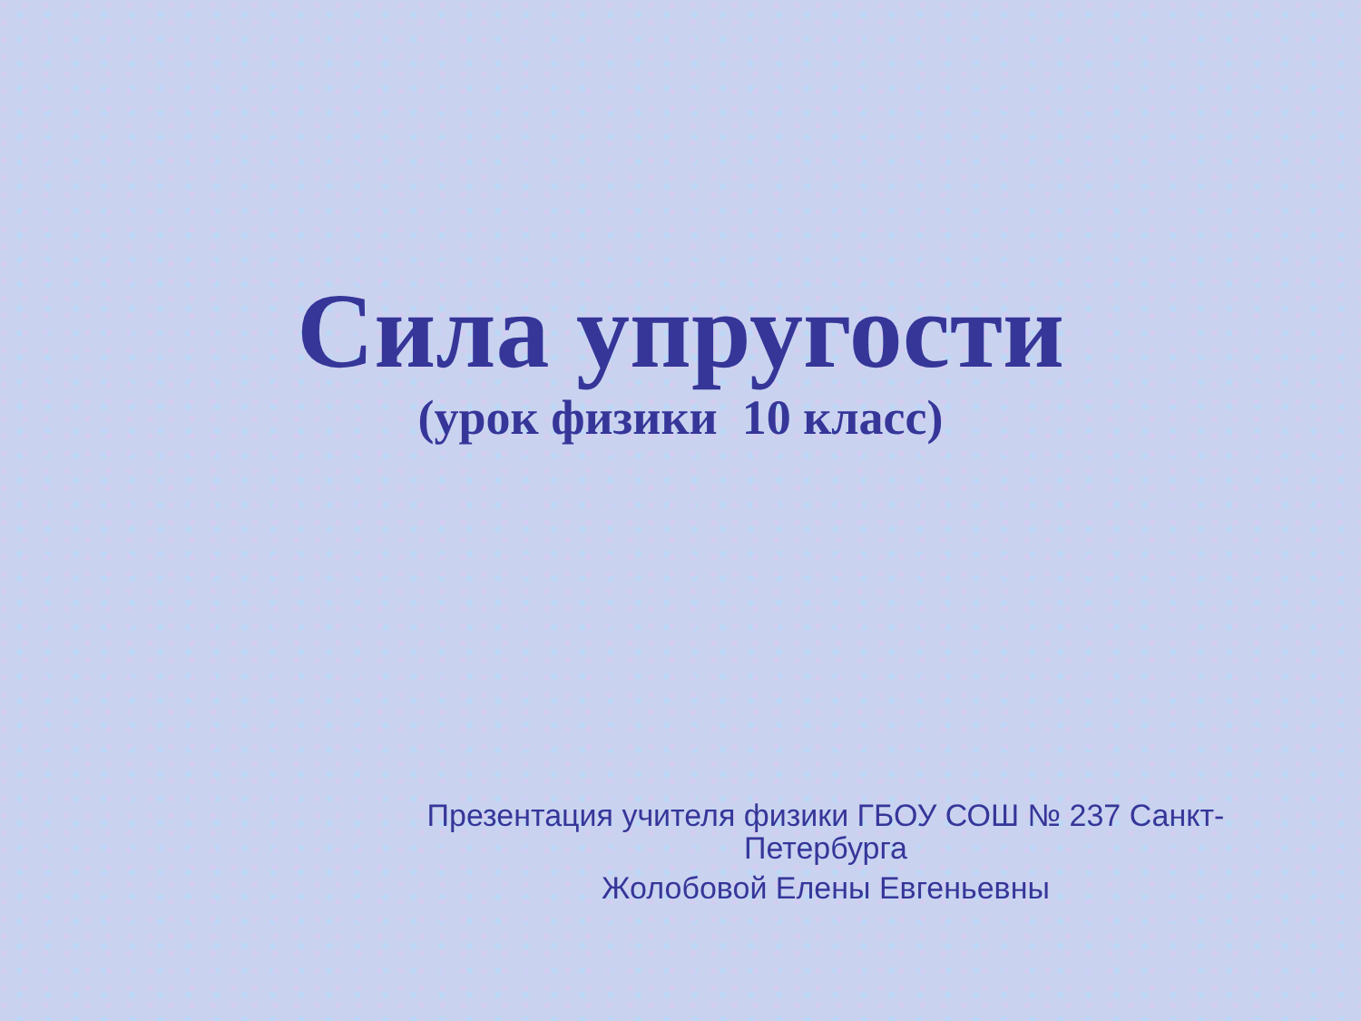Сила упругости
(урок физики 10 класс)
Презентация учителя физики ГБОУ СОШ № 237 Санкт-Петербурга
Жолобовой Елены Евгеньевны